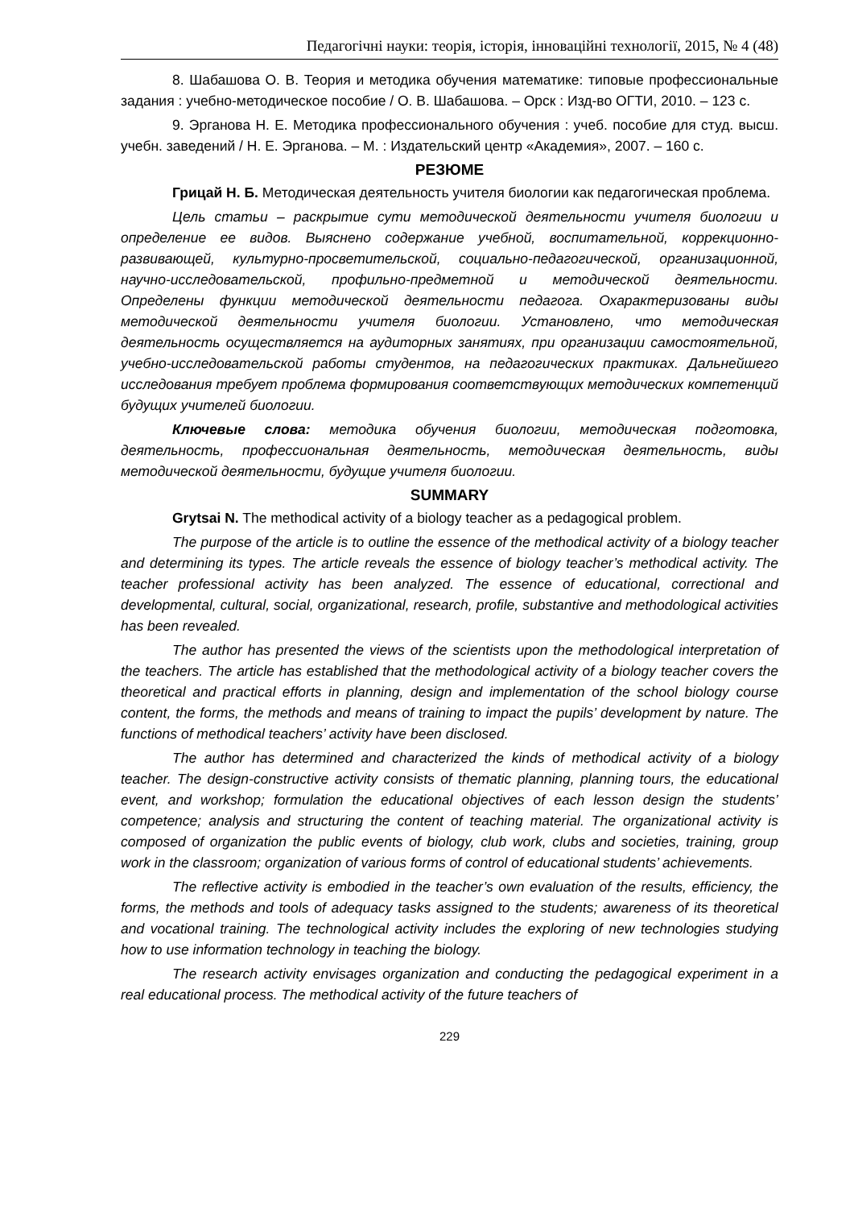Педагогічні науки: теорія, історія, інноваційні технології, 2015, № 4 (48)
8. Шабашова О. В. Теория и методика обучения математике: типовые профессиональные задания : учебно-методическое пособие / О. В. Шабашова. – Орск : Изд-во ОГТИ, 2010. – 123 с.
9. Эрганова Н. Е. Методика профессионального обучения : учеб. пособие для студ. высш. учебн. заведений / Н. Е. Эрганова. – М. : Издательский центр «Академия», 2007. – 160 с.
РЕЗЮМЕ
Грицай Н. Б. Методическая деятельность учителя биологии как педагогическая проблема.
Цель статьи – раскрытие сути методической деятельности учителя биологии и определение ее видов. Выяснено содержание учебной, воспитательной, коррекционно-развивающей, культурно-просветительской, социально-педагогической, организацион­ной, научно-исследовательской, профильно-предметной и методической деятель­ности. Определены функции методической деятельности педагога. Охарактеризованы виды методической деятельности учителя биологии. Установлено, что методическая деятельность осуществляется на аудиторных занятиях, при организации самостоятельной, учебно-исследовательской работы студентов, на педагогических практиках. Дальнейшего исследования требует проблема формирования соответствующих методических компетенций будущих учителей биологии.
Ключевые слова: методика обучения биологии, методическая подготовка, деятельность, профессиональная деятельность, методическая деятельность, виды методической деятельности, будущие учителя биологии.
SUMMARY
Grytsai N. The methodical activity of a biology teacher as a pedagogical problem.
The purpose of the article is to outline the essence of the methodical activity of a biology teacher and determining its types. The article reveals the essence of biology teacher’s methodical activity. The teacher professional activity has been analyzed. The essence of educational, correctional and developmental, cultural, social, organizational, research, profile, substantive and methodological activities has been revealed.
The author has presented the views of the scientists upon the methodological interpretation of the teachers. The article has established that the methodological activity of a biology teacher covers the theoretical and practical efforts in planning, design and implementation of the school biology course content, the forms, the methods and means of training to impact the pupils’ development by nature. The functions of methodical teachers’ activity have been disclosed.
The author has determined and characterized the kinds of methodical activity of a biology teacher. The design-constructive activity consists of thematic planning, planning tours, the educational event, and workshop; formulation the educational objectives of each lesson design the students’ competence; analysis and structuring the content of teaching material. The organizational activity is composed of organization the public events of biology, club work, clubs and societies, training, group work in the classroom; organization of various forms of control of educational students’ achievements.
The reflective activity is embodied in the teacher’s own evaluation of the results, efficiency, the forms, the methods and tools of adequacy tasks assigned to the students; awareness of its theoretical and vocational training. The technological activity includes the exploring of new technologies studying how to use information technology in teaching the biology.
The research activity envisages organization and conducting the pedagogical experiment in a real educational process. The methodical activity of the future teachers of
229